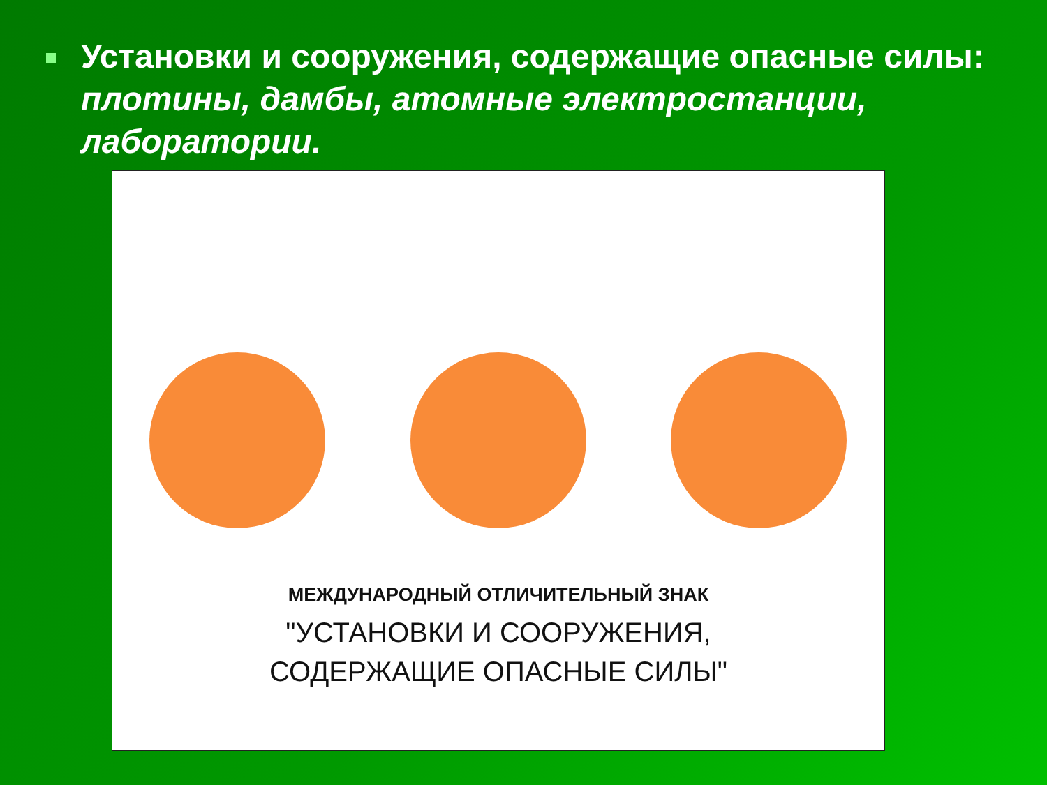Установки и сооружения, содержащие опасные силы: плотины, дамбы, атомные электростанции, лаборатории.
МЕЖДУНАРОДНЫЙ ОТЛИЧИТЕЛЬНЫЙ ЗНАК
"УСТАНОВКИ И СООРУЖЕНИЯ,
СОДЕРЖАЩИЕ ОПАСНЫЕ СИЛЫ"